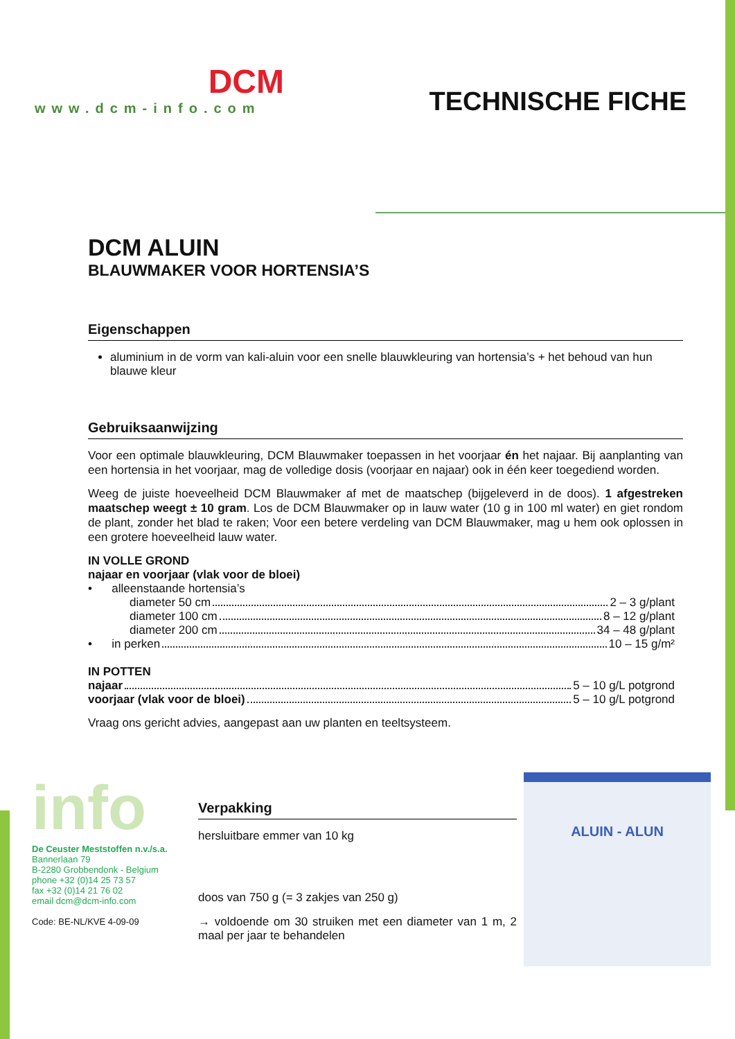DCM
www.dcm-info.com
TECHNISCHE FICHE
DCM ALUIN
BLAUWMAKER VOOR HORTENSIA’S
Eigenschappen
aluminium in de vorm van kali-aluin voor een snelle blauwkleuring van hortensia’s + het behoud van hun blauwe kleur
Gebruiksaanwijzing
Voor een optimale blauwkleuring, DCM Blauwmaker toepassen in het voorjaar én het najaar. Bij aanplanting van een hortensia in het voorjaar, mag de volledige dosis (voorjaar en najaar) ook in één keer toegediend worden.
Weeg de juiste hoeveelheid DCM Blauwmaker af met de maatschep (bijgeleverd in de doos). 1 afgestreken maatschep weegt ± 10 gram. Los de DCM Blauwmaker op in lauw water (10 g in 100 ml water) en giet rondom de plant, zonder het blad te raken; Voor een betere verdeling van DCM Blauwmaker, mag u hem ook oplossen in een grotere hoeveelheid lauw water.
IN VOLLE GROND
najaar en voorjaar (vlak voor de bloei)
• alleenstaande hortensia’s
diameter 50 cm 2 – 3 g/plant
diameter 100 cm 8 – 12 g/plant
diameter 200 cm 34 – 48 g/plant
• in perken 10 – 15 g/m²
IN POTTEN
najaar 5 – 10 g/L potgrond
voorjaar (vlak voor de bloei) 5 – 10 g/L potgrond
Vraag ons gericht advies, aangepast aan uw planten en teeltsysteem.
info
De Ceuster Meststoffen n.v./s.a.
Bannerlaan 79
B-2280 Grobbendonk - Belgium
phone +32 (0)14 25 73 57
fax +32 (0)14 21 76 02
email dcm@dcm-info.com
Code: BE-NL/KVE 4-09-09
Verpakking
hersluitbare emmer van 10 kg
doos van 750 g (= 3 zakjes van 250 g)
→ voldoende om 30 struiken met een diameter van 1 m, 2 maal per jaar te behandelen
ALUIN - ALUN